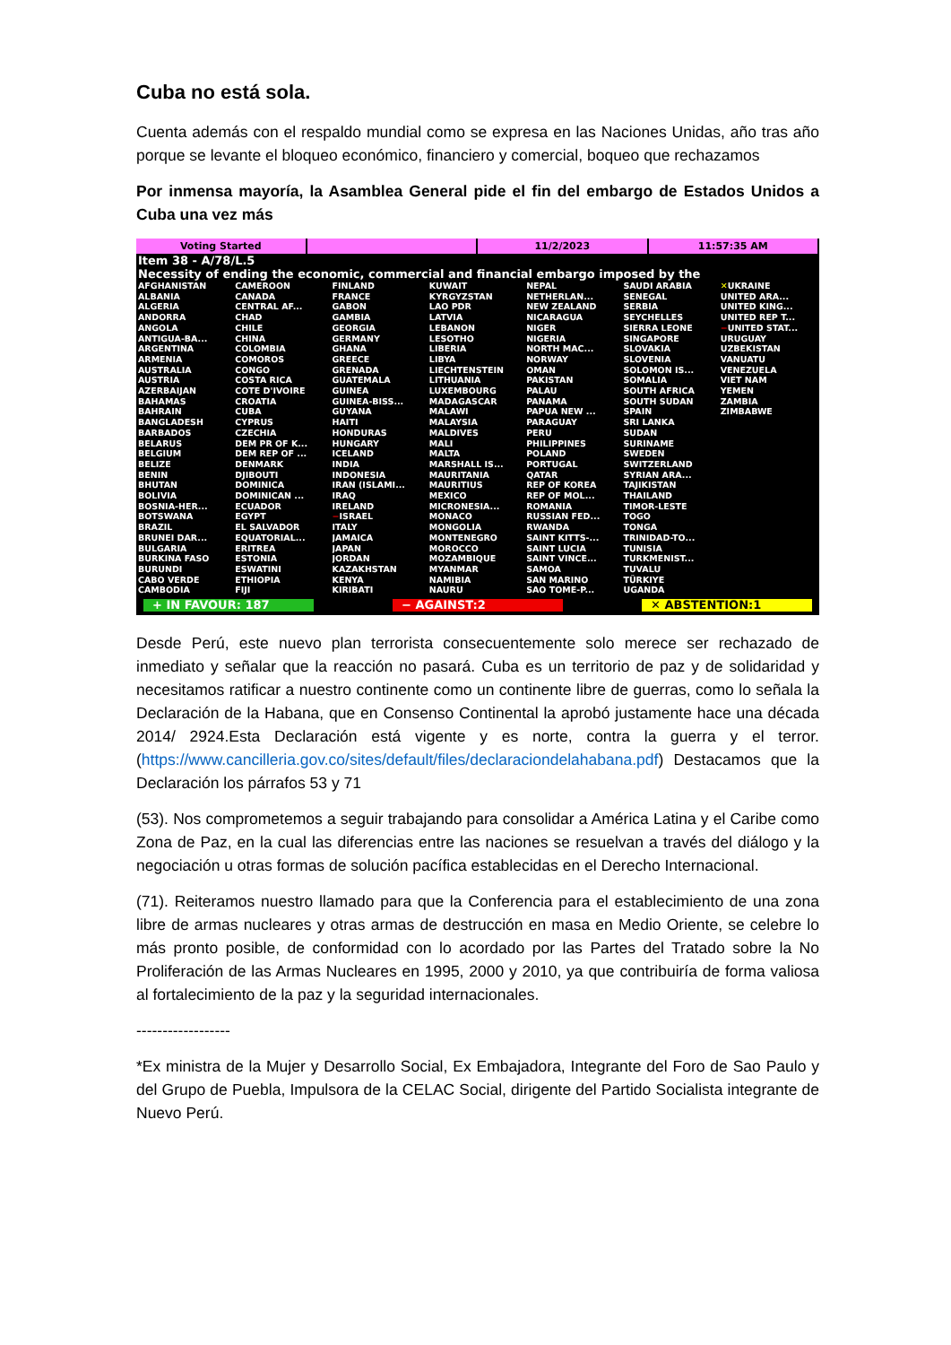Cuba no está sola.
Cuenta además con el respaldo mundial como se expresa en las Naciones Unidas, año tras año porque se levante el bloqueo económico, financiero y comercial, boqueo que rechazamos
Por inmensa mayoría, la Asamblea General pide el fin del embargo de Estados Unidos a Cuba una vez más
Voting Started 11/2/2023 11:57:35 AM
Item 38 - A/78/L.5
Necessity of ending the economic, commercial and financial embargo imposed by the
AFGHANISTAN
ALBANIA
ALGERIA
ANDORRA
ANGOLA
ANTIGUA-BA...
ARGENTINA
ARMENIA
AUSTRALIA
AUSTRIA
AZERBAIJAN
BAHAMAS
BAHRAIN
BANGLADESH
BARBADOS
BELARUS
BELGIUM
BELIZE
BENIN
BHUTAN
BOLIVIA
BOSNIA-HER...
BOTSWANA
BRAZIL
BRUNEI DAR...
BULGARIA
BURKINA FASO
BURUNDI
CABO VERDE
CAMBODIA
CAMEROON
CANADA
CENTRAL AF...
CHAD
CHILE
CHINA
COLOMBIA
COMOROS
CONGO
COSTA RICA
COTE D'IVOIRE
CROATIA
CUBA
CYPRUS
CZECHIA
DEM PR OF K...
DEM REP OF ...
DENMARK
DJIBOUTI
DOMINICA
DOMINICAN ...
ECUADOR
EGYPT
EL SALVADOR
EQUATORIAL...
ERITREA
ESTONIA
ESWATINI
ETHIOPIA
FIJI
FINLAND
FRANCE
GABON
GAMBIA
GEORGIA
GERMANY
GHANA
GREECE
GRENADA
GUATEMALA
GUINEA
GUINEA-BISS...
GUYANA
HAITI
HONDURAS
HUNGARY
ICELAND
INDIA
INDONESIA
IRAN (ISLAMI...
IRAQ
IRELAND
−ISRAEL
ITALY
JAMAICA
JAPAN
JORDAN
KAZAKHSTAN
KENYA
KIRIBATI
KUWAIT
KYRGYZSTAN
LAO PDR
LATVIA
LEBANON
LESOTHO
LIBERIA
LIBYA
LIECHTENSTEIN
LITHUANIA
LUXEMBOURG
MADAGASCAR
MALAWI
MALAYSIA
MALDIVES
MALI
MALTA
MARSHALL IS...
MAURITANIA
MAURITIUS
MEXICO
MICRONESIA...
MONACO
MONGOLIA
MONTENEGRO
MOROCCO
MOZAMBIQUE
MYANMAR
NAMIBIA
NAURU
NEPAL
NETHERLAN...
NEW ZEALAND
NICARAGUA
NIGER
NIGERIA
NORTH MAC...
NORWAY
OMAN
PAKISTAN
PALAU
PANAMA
PAPUA NEW ...
PARAGUAY
PERU
PHILIPPINES
POLAND
PORTUGAL
QATAR
REP OF KOREA
REP OF MOL...
ROMANIA
RUSSIAN FED...
RWANDA
SAINT KITTS-...
SAINT LUCIA
SAINT VINCE...
SAMOA
SAN MARINO
SAO TOME-P...
SAUDI ARABIA
SENEGAL
SERBIA
SEYCHELLES
SIERRA LEONE
SINGAPORE
SLOVAKIA
SLOVENIA
SOLOMON IS...
SOMALIA
SOUTH AFRICA
SOUTH SUDAN
SPAIN
SRI LANKA
SUDAN
SURINAME
SWEDEN
SWITZERLAND
SYRIAN ARA...
TAJIKISTAN
THAILAND
TIMOR-LESTE
TOGO
TONGA
TRINIDAD-TO...
TUNISIA
TURKMENIST...
TUVALU
TÜRKIYE
UGANDA
✕UKRAINE
UNITED ARA...
UNITED KING...
UNITED REP T...
−UNITED STAT...
URUGUAY
UZBEKISTAN
VANUATU
VENEZUELA
VIET NAM
YEMEN
ZAMBIA
ZIMBABWE
+ IN FAVOUR: 187 − AGAINST:2 ✕ ABSTENTION:1
Desde Perú, este nuevo plan terrorista consecuentemente solo merece ser rechazado de inmediato y señalar que la reacción no pasará. Cuba es un territorio de paz y de solidaridad y necesitamos ratificar a nuestro continente como un continente libre de guerras, como lo señala la Declaración de la Habana, que en Consenso Continental la aprobó justamente hace una década 2014/ 2924.Esta Declaración está vigente y es norte, contra la guerra y el terror. (https://www.cancilleria.gov.co/sites/default/files/declaraciondelahabana.pdf) Destacamos que la Declaración los párrafos 53 y 71
(53). Nos comprometemos a seguir trabajando para consolidar a América Latina y el Caribe como Zona de Paz, en la cual las diferencias entre las naciones se resuelvan a través del diálogo y la negociación u otras formas de solución pacífica establecidas en el Derecho Internacional.
(71). Reiteramos nuestro llamado para que la Conferencia para el establecimiento de una zona libre de armas nucleares y otras armas de destrucción en masa en Medio Oriente, se celebre lo más pronto posible, de conformidad con lo acordado por las Partes del Tratado sobre la No Proliferación de las Armas Nucleares en 1995, 2000 y 2010, ya que contribuiría de forma valiosa al fortalecimiento de la paz y la seguridad internacionales.
------------------
*Ex ministra de la Mujer y Desarrollo Social, Ex Embajadora, Integrante del Foro de Sao Paulo y del Grupo de Puebla, Impulsora de la CELAC Social, dirigente del Partido Socialista integrante de Nuevo Perú.